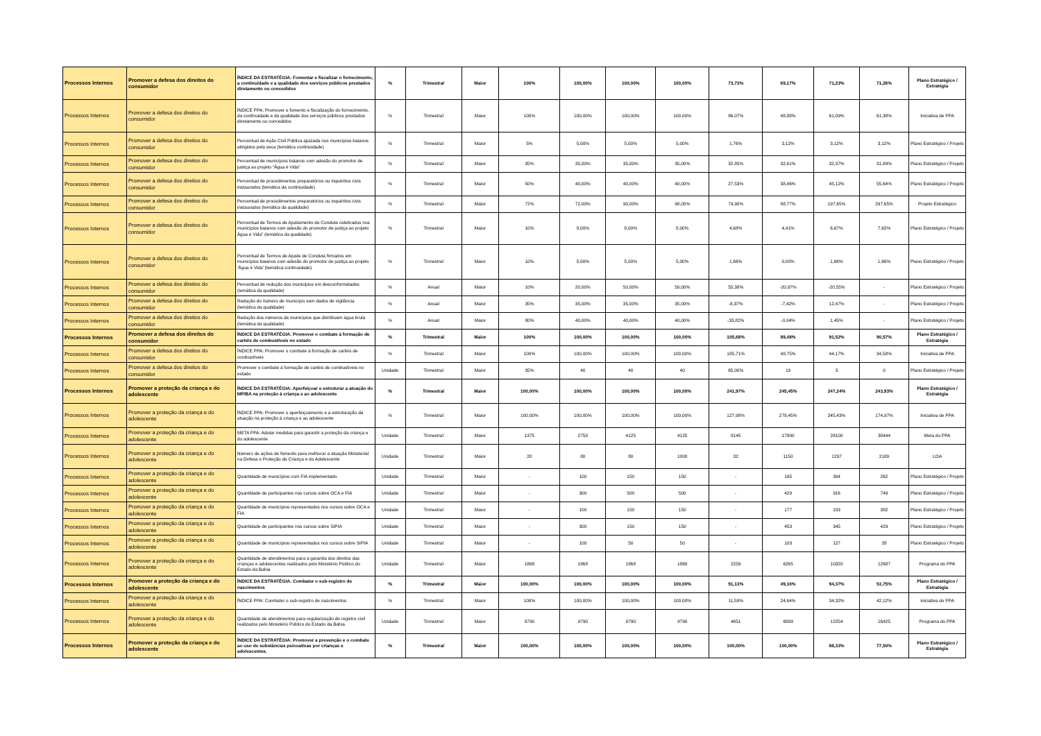| Processos Internos | Promover a defesa dos direitos do consumidor | ÍNDICE DA ESTRATÉGIA: Fomentar e fiscalizar o fornecimento, a continuidade e a qualidade dos serviços públicos prestados diretamente ou concedidos | % | Trimestral | Maior | 100% | 100,00% | 100,00% | 100,00% | 73,73% | 69,17% | 71,23% | 71,26% | Plano Estratégico / Estratégia |
| Processos Internos | Promover a defesa dos direitos do consumidor | ÍNDICE PPA: Promover o fomento e fiscalização do fornecimento, da continuidade e da qualidade dos serviços públicos prestados diretamente ou concedidos | % | Trimestral | Maior | 100% | 100,00% | 100,00% | 100,00% | 86,07% | 48,88% | 61,09% | 61,38% | Iniciativa de PPA |
| Processos Internos | Promover a defesa dos direitos do consumidor | Percentual de Ação Civil Pública ajuizada nos municípios baianos atingidos pela seca (temática continuidade) | % | Trimestral | Maior | 5% | 5,00% | 5,00% | 5,00% | 1,76% | 3,12% | 3,12% | 3,12% | Plano Estratégico / Projeto |
| Processos Internos | Promover a defesa dos direitos do consumidor | Percentual de municípios baianos com adesão do promotor de justiça ao projeto “Água é Vida” | % | Trimestral | Maior | 35% | 35,00% | 35,00% | 35,00% | 32,85% | 32,61% | 32,37% | 31,89% | Plano Estratégico / Projeto |
| Processos Internos | Promover a defesa dos direitos do consumidor | Percentual de procedimentos preparatórios ou inquéritos civis instaurados (temática da continuidade) | % | Trimestral | Maior | 50% | 40,00% | 40,00% | 40,00% | 27,53% | 38,46% | 45,12% | 55,64% | Plano Estratégico / Projeto |
| Processos Internos | Promover a defesa dos direitos do consumidor | Percentual de procedimentos preparatórios ou inquéritos civis instaurados (temática da qualidade) | % | Trimestral | Maior | 72% | 72,00% | 90,00% | 90,00% | 74,90% | 88,77% | 197,65% | 297,65% | Projeto Estratégico |
| Processos Internos | Promover a defesa dos direitos do consumidor | Percentual de Termos de Ajustamento de Conduta celebrados nos municípios baianos com adesão do promotor de justiça ao projeto Água é Vida” (temática da qualidade) | % | Trimestral | Maior | 10% | 8,00% | 8,00% | 8,00% | 4,68% | 4,41% | 6,67% | 7,62% | Plano Estratégico / Projeto |
| Processos Internos | Promover a defesa dos direitos do consumidor | Percentual de Termos de Ajuste de Conduta firmados em municípios baianos com adesão do promotor de justiça ao projeto ‘Água é Vida’ (temática continuidade) | % | Trimestral | Maior | 10% | 5,00% | 5,00% | 5,00% | 1,66% | 0,00% | 1,66% | 1,66% | Plano Estratégico / Projeto |
| Processos Internos | Promover a defesa dos direitos do consumidor | Percentual de redução dos municipios em desconformidades (temática da qualidade) | % | Anual | Maior | 10% | 20,00% | 50,00% | 50,00% | 55,38% | -20,97% | -20,55% | - | Plano Estratégico / Projeto |
| Processos Internos | Promover a defesa dos direitos do consumidor | Redução do número de município sem dados de vigilância (temática da qualidade) | % | Anual | Maior | 35% | 35,00% | 35,00% | 35,00% | -8,37% | -7,42% | 12,47% | - | Plano Estratégico / Projeto |
| Processos Internos | Promover a defesa dos direitos do consumidor | Redução dos números de municípios que distribuem água bruta (temática da qualidade) | % | Anual | Maior | 80% | 40,00% | 40,00% | 40,00% | -33,82% | -0,04% | 1,45% | - | Plano Estratégico / Projeto |
| Processos Internos | Promover a defesa dos direitos do consumidor | ÍNDICE DA ESTRATÉGIA: Promover o combate à formação de cartéis de combustíveis no estado | % | Trimestral | Maior | 100% | 100,00% | 100,00% | 100,00% | 105,68% | 89,48% | 91,52% | 90,57% | Plano Estratégico / Estratégia |
| Processos Internos | Promover a defesa dos direitos do consumidor | ÍNDICE PPA: Promover o combate à formação de cartéis de combustíveis | % | Trimestral | Maior | 100% | 100,00% | 100,00% | 100,00% | 185,71% | 48,75% | 44,17% | 34,58% | Iniciativa de PPA |
| Processos Internos | Promover a defesa dos direitos do consumidor | Promover o combate à formação de cartéis de combustíveis no estado | Unidade | Trimestral | Maior | 35% | 40 | 40 | 40 | 65,00% | 19 | 3 | 0 | Plano Estratégico / Projeto |
| Processos Internos | Promover a proteção da criança e do adolescente | ÍNDICE DA ESTRATÉGIA: Aperfeiçoar e estruturar a atuação do MP/BA na proteção à criança e ao adolescente | % | Trimestral | Maior | 100,00% | 100,00% | 100,00% | 100,00% | 241,97% | 245,45% | 247,24% | 243,93% | Plano Estratégico / Estratégia |
| Processos Internos | Promover a proteção da criança e do adolescente | ÍNDICE PPA: Promover o aperfeiçoamento e a estruturação da atuação na proteção à criança e ao adolescente | % | Trimestral | Maior | 100,00% | 100,00% | 100,00% | 100,00% | 127,98% | 279,45% | 245,43% | 174,97% | Iniciativa de PPA |
| Processos Internos | Promover a proteção da criança e do adolescente | META PPA: Adotar medidas para garantir a proteção da criança e do adolescente | Unidade | Trimestral | Maior | 1375 | 2750 | 4125 | 4125 | 8145 | 17800 | 28100 | 38444 | Meta do PPA |
| Processos Internos | Promover a proteção da criança e do adolescente | Número de ações de fomento para melhorar a atuação Ministerial na Defesa e Proteção da Criança e do Adolescente | Unidade | Trimestral | Maior | 20 | 80 | 80 | 1000 | 32 | 1150 | 1297 | 2189 | LOA |
| Processos Internos | Promover a proteção da criança e do adolescente | Quantidade de municípios com FIA implementado | Unidade | Trimestral | Maior | - | 100 | 150 | 150 | - | 195 | 304 | 262 | Plano Estratégico / Projeto |
| Processos Internos | Promover a proteção da criança e do adolescente | Quantidade de participantes nos cursos sobre OCA e FIA | Unidade | Trimestral | Maior | - | 300 | 500 | 500 | - | 429 | 916 | 749 | Plano Estratégico / Projeto |
| Processos Internos | Promover a proteção da criança e do adolescente | Quantidade de municípios representados nos cursos sobre OCA e FIA | Unidade | Trimestral | Maior | - | 100 | 150 | 150 | - | 177 | 153 | 382 | Plano Estratégico / Projeto |
| Processos Internos | Promover a proteção da criança e do adolescente | Quantidade de participantes nos cursos sobre SIPIA | Unidade | Trimestral | Maior | - | 300 | 150 | 150 | - | 453 | 345 | 429 | Plano Estratégico / Projeto |
| Processos Internos | Promover a proteção da criança e do adolescente | Quantidade de municípios representados nos cursos sobre SIPIA | Unidade | Trimestral | Maior | - | 100 | 50 | 50 | - | 103 | 127 | 28 | Plano Estratégico / Projeto |
| Processos Internos | Promover a proteção da criança e do adolescente | Quantidade de atendimentos para a garantia dos direitos das crianças e adolescentes realizados pelo Ministério Público do Estado da Bahia | Unidade | Trimestral | Maior | 1868 | 1868 | 1868 | 1868 | 2259 | 6265 | 10320 | 12687 | Programa do PPA |
| Processos Internos | Promover a proteção da criança e do adolescente | ÍNDICE DA ESTRATÉGIA: Combater o sub-registro de nascimentos | % | Trimestral | Maior | 100,00% | 100,00% | 100,00% | 100,00% | 91,13% | 49,16% | 94,37% | 53,75% | Plano Estratégico / Estratégia |
| Processos Internos | Promover a proteção da criança e do adolescente | ÍNDICE PPA: Combater o sub-registro de nascimentos | % | Trimestral | Maior | 100% | 100,00% | 100,00% | 100,00% | 11,59% | 24,64% | 34,32% | 42,12% | Iniciativa do PPA |
| Processos Internos | Promover a proteção da criança e do adolescente | Quantidade de atendimentos para regularização de registro civil realizados pelo Ministério Público do Estado da Bahia | Unidade | Trimestral | Maior | 9790 | 9790 | 9790 | 9790 | 4651 | 6899 | 12254 | 16425 | Programa do PPA |
| Processos Internos | Promover a proteção da criança e do adolescente | ÍNDICE DA ESTRATÉGIA: Promover a prevenção e o combate ao uso de substâncias psicoativas por crianças e adolescentes. | % | Trimestral | Maior | 100,00% | 100,00% | 100,00% | 100,00% | 100,00% | 100,00% | 88,33% | 77,50% | Plano Estratégico / Estratégia |